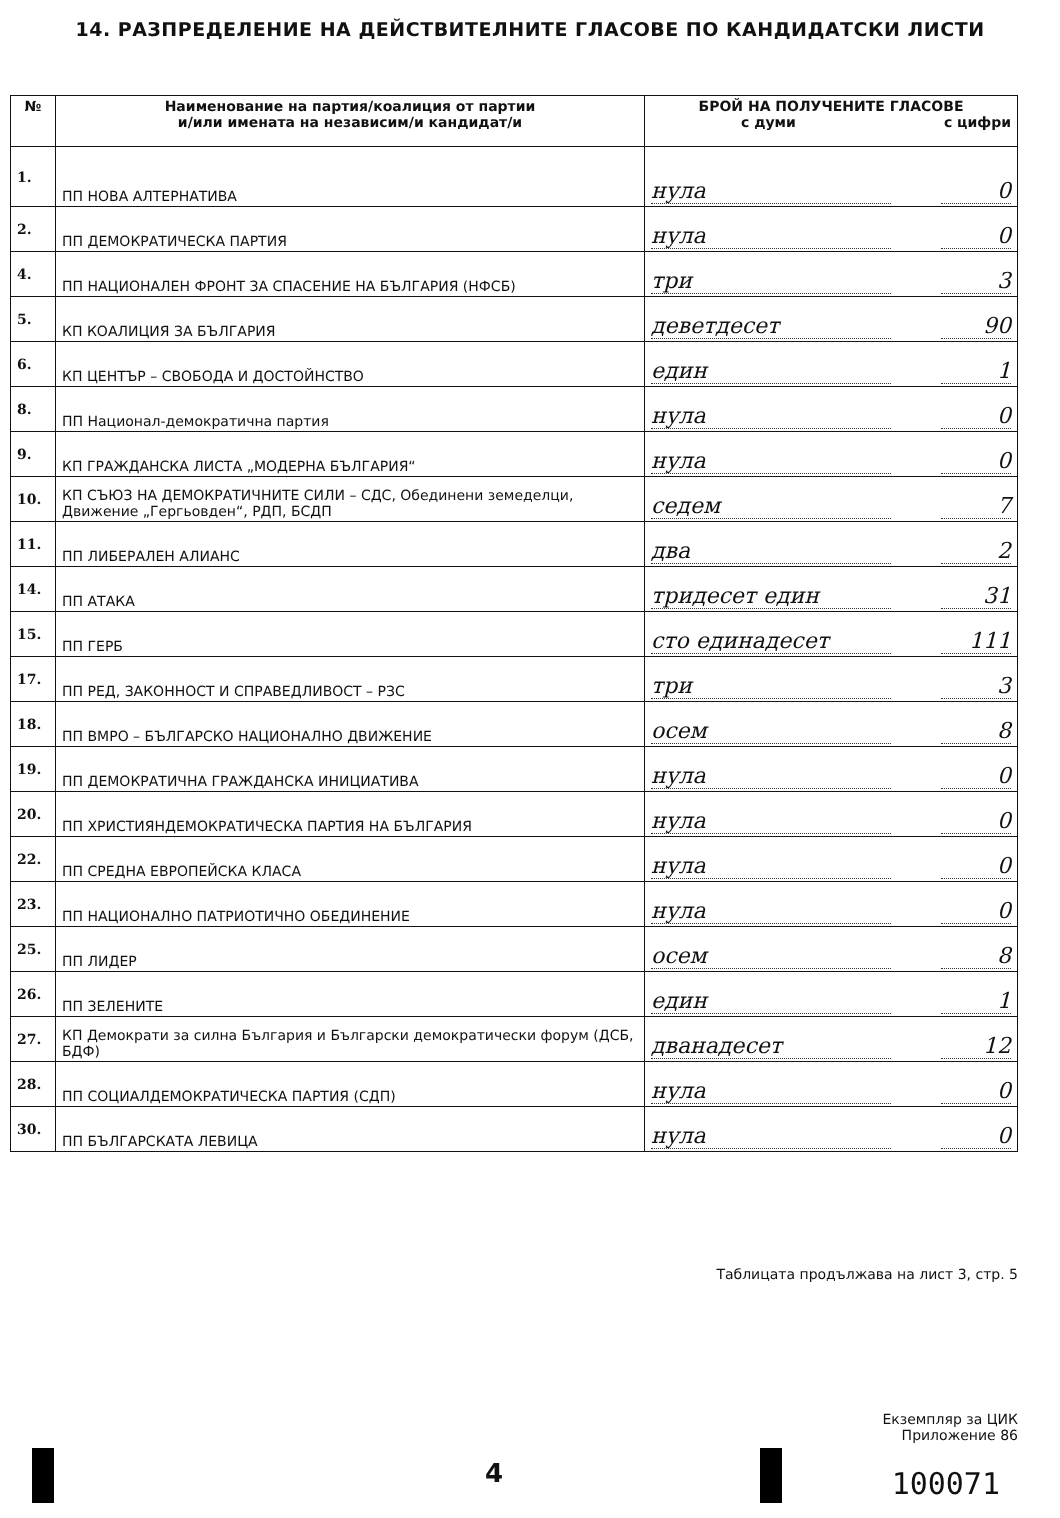14. РАЗПРЕДЕЛЕНИЕ НА ДЕЙСТВИТЕЛНИТЕ ГЛАСОВЕ ПО КАНДИДАТСКИ ЛИСТИ
| № | Наименование на партия/коалиция от партии и/или имената на независим/и кандидат/и | БРОЙ НА ПОЛУЧЕНИТЕ ГЛАСОВЕ с думи с цифри |
| --- | --- | --- |
| 1. | ПП НОВА АЛТЕРНАТИВА | нула 0 |
| 2. | ПП ДЕМОКРАТИЧЕСКА ПАРТИЯ | нула 0 |
| 4. | ПП НАЦИОНАЛЕН ФРОНТ ЗА СПАСЕНИЕ НА БЪЛГАРИЯ (НФСБ) | три 3 |
| 5. | КП КОАЛИЦИЯ ЗА БЪЛГАРИЯ | деветдесет 90 |
| 6. | КП ЦЕНТЪР – СВОБОДА И ДОСТОЙНСТВО | един 1 |
| 8. | ПП Национал-демократична партия | нула 0 |
| 9. | КП ГРАЖДАНСКА ЛИСТА „МОДЕРНА БЪЛГАРИЯ“ | нула 0 |
| 10. | КП СЪЮЗ НА ДЕМОКРАТИЧНИТЕ СИЛИ – СДС, Обединени земеделци, Движение „Гергьовден“, РДП, БСДП | седем 7 |
| 11. | ПП ЛИБЕРАЛЕН АЛИАНС | два 2 |
| 14. | ПП АТАКА | тридесет един 31 |
| 15. | ПП ГЕРБ | сто единадесет 111 |
| 17. | ПП РЕД, ЗАКОННОСТ И СПРАВЕДЛИВОСТ – РЗС | три 3 |
| 18. | ПП ВМРО – БЪЛГАРСКО НАЦИОНАЛНО ДВИЖЕНИЕ | осем 8 |
| 19. | ПП ДЕМОКРАТИЧНА ГРАЖДАНСКА ИНИЦИАТИВА | нула 0 |
| 20. | ПП ХРИСТИЯНДЕМОКРАТИЧЕСКА ПАРТИЯ НА БЪЛГАРИЯ | нула 0 |
| 22. | ПП СРЕДНА ЕВРОПЕЙСКА КЛАСА | нула 0 |
| 23. | ПП НАЦИОНАЛНО ПАТРИОТИЧНО ОБЕДИНЕНИЕ | нула 0 |
| 25. | ПП ЛИДЕР | осем 8 |
| 26. | ПП ЗЕЛЕНИТЕ | един 1 |
| 27. | КП Демократи за силна България и Български демократически форум (ДСБ, БДФ) | дванадесет 12 |
| 28. | ПП СОЦИАЛДЕМОКРАТИЧЕСКА ПАРТИЯ (СДП) | нула 0 |
| 30. | ПП БЪЛГАРСКАТА ЛЕВИЦА | нула 0 |
Таблицата продължава на лист 3, стр. 5
Екземпляр за ЦИК
Приложение 86
4 100071